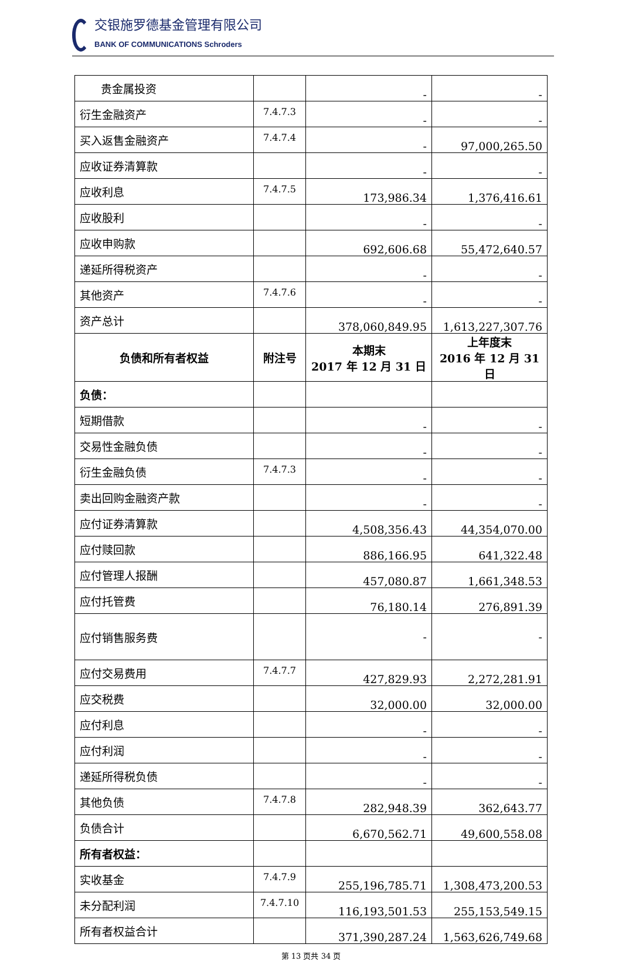交银施罗德基金管理有限公司
BANK OF COMMUNICATIONS Schroders
| 贵金属投资 | | - | - |
| 衍生金融资产 | 7.4.7.3 | - | - |
| 买入返售金融资产 | 7.4.7.4 | - | 97,000,265.50 |
| 应收证券清算款 | | - | - |
| 应收利息 | 7.4.7.5 | 173,986.34 | 1,376,416.61 |
| 应收股利 | | - | - |
| 应收申购款 | | 692,606.68 | 55,472,640.57 |
| 递延所得税资产 | | - | - |
| 其他资产 | 7.4.7.6 | - | - |
| 资产总计 | | 378,060,849.95 | 1,613,227,307.76 |
| 负债和所有者权益 | 附注号 | 本期末 2017 年 12 月 31 日 | 上年度末 2016 年 12 月 31 日 |
| 负债： | | | |
| 短期借款 | | - | - |
| 交易性金融负债 | | - | - |
| 衍生金融负债 | 7.4.7.3 | - | - |
| 卖出回购金融资产款 | | - | - |
| 应付证券清算款 | | 4,508,356.43 | 44,354,070.00 |
| 应付赎回款 | | 886,166.95 | 641,322.48 |
| 应付管理人报酬 | | 457,080.87 | 1,661,348.53 |
| 应付托管费 | | 76,180.14 | 276,891.39 |
| 应付销售服务费 | | - | - |
| 应付交易费用 | 7.4.7.7 | 427,829.93 | 2,272,281.91 |
| 应交税费 | | 32,000.00 | 32,000.00 |
| 应付利息 | | - | - |
| 应付利润 | | - | - |
| 递延所得税负债 | | - | - |
| 其他负债 | 7.4.7.8 | 282,948.39 | 362,643.77 |
| 负债合计 | | 6,670,562.71 | 49,600,558.08 |
| 所有者权益： | | | |
| 实收基金 | 7.4.7.9 | 255,196,785.71 | 1,308,473,200.53 |
| 未分配利润 | 7.4.7.10 | 116,193,501.53 | 255,153,549.15 |
| 所有者权益合计 | | 371,390,287.24 | 1,563,626,749.68 |
第 13 页共 34 页